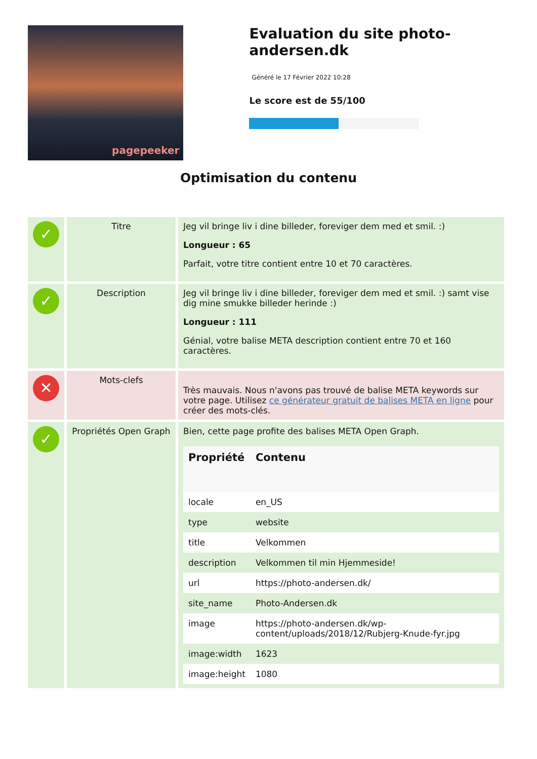pagepeeker
Evaluation du site photo-andersen.dk
Généré le 17 Février 2022 10:28
Le score est de 55/100
Optimisation du contenu
| ✓ | Titre | Jeg vil bringe liv i dine billeder, foreviger dem med et smil. :) Longueur : 65 Parfait, votre titre contient entre 10 et 70 caractères. |
| ✓ | Description | Jeg vil bringe liv i dine billeder, foreviger dem med et smil. :) samt vise dig mine smukke billeder herinde :) Longueur : 111 Génial, votre balise META description contient entre 70 et 160 caractères. |
| ✕ | Mots-clefs | Très mauvais. Nous n'avons pas trouvé de balise META keywords sur votre page. Utilisez ce générateur gratuit de balises META en ligne pour créer des mots-clés. |
| ✓ | Propriétés Open Graph | Bien, cette page profite des balises META Open Graph. / Propriété / Contenu / / --- / --- / / locale / en_US / / type / website / / title / Velkommen / / description / Velkommen til min Hjemmeside! / / url / https://photo-andersen.dk/ / / site_name / Photo-Andersen.dk / / image / https://photo-andersen.dk/wp-content/uploads/2018/12/Rubjerg-Knude-fyr.jpg / / image:width / 1623 / / image:height / 1080 / |